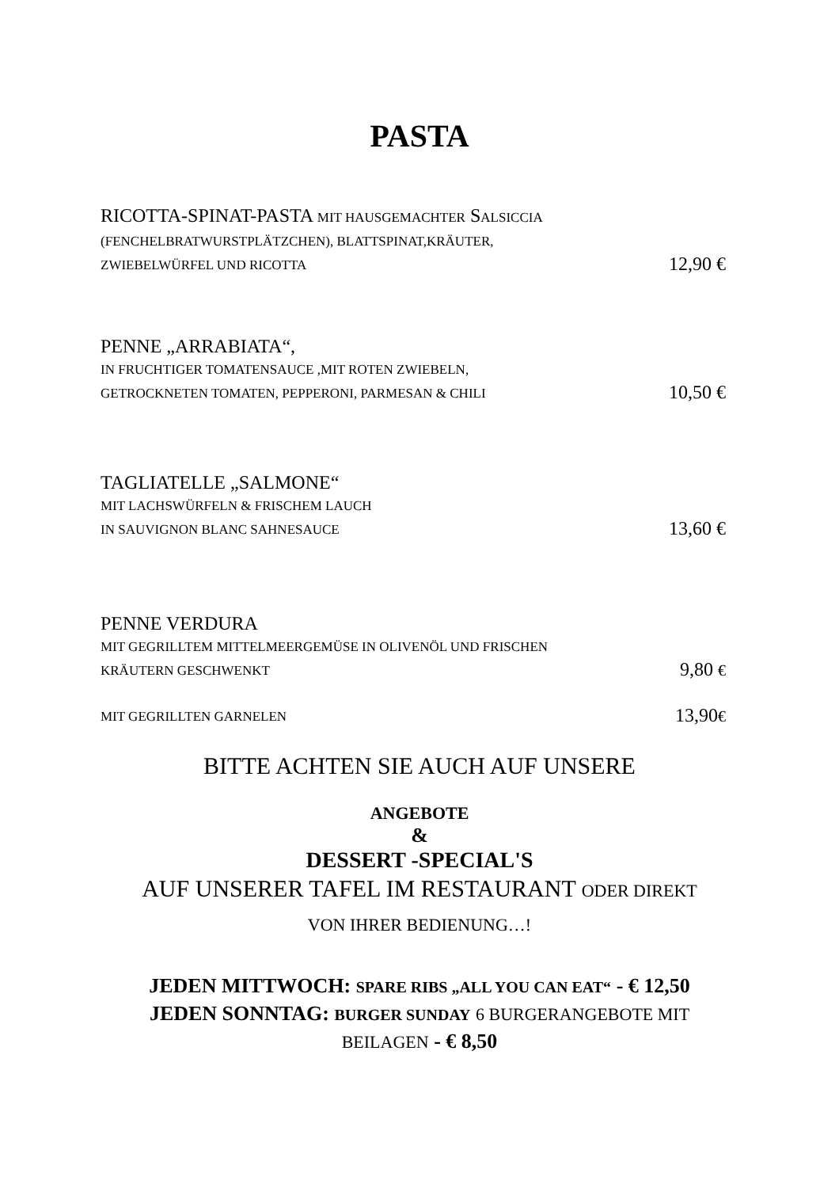PASTA
RICOTTA-SPINAT-PASTA MIT HAUSGEMACHTER SALSICCIA
(FENCHELBRATWURSTPLÄTZCHEN), BLATTSPINAT,KRÄUTER,
ZWIEBELWÜRFEL UND RICOTTA 12,90 €
PENNE „ARRABIATA“,
IN FRUCHTIGER TOMATENSAUCE ,MIT ROTEN ZWIEBELN,
GETROCKNETEN TOMATEN, PEPPERONI, PARMESAN & CHILI 10,50 €
TAGLIATELLE „SALMONE“
MIT LACHSWÜRFELN & FRISCHEM LAUCH
IN SAUVIGNON BLANC SAHNESAUCE 13,60 €
PENNE VERDURA
MIT GEGRILLTEM MITTELMEERGEMÜSE IN OLIVENÖL UND FRISCHEN
KRÄUTERN GESCHWENKT 9,80 €
MIT GEGRILLTEN GARNELEN 13,90€
BITTE ACHTEN SIE AUCH AUF UNSERE
ANGEBOTE
&
DESSERT -SPECIAL'S
AUF UNSERER TAFEL IM RESTAURANT ODER DIREKT
VON IHRER BEDIENUNG…!
JEDEN MITTWOCH: SPARE RIBS „ALL YOU CAN EAT“ - € 12,50
JEDEN SONNTAG: BURGER SUNDAY 6 BURGERANGEBOTE MIT
BEILAGEN - € 8,50